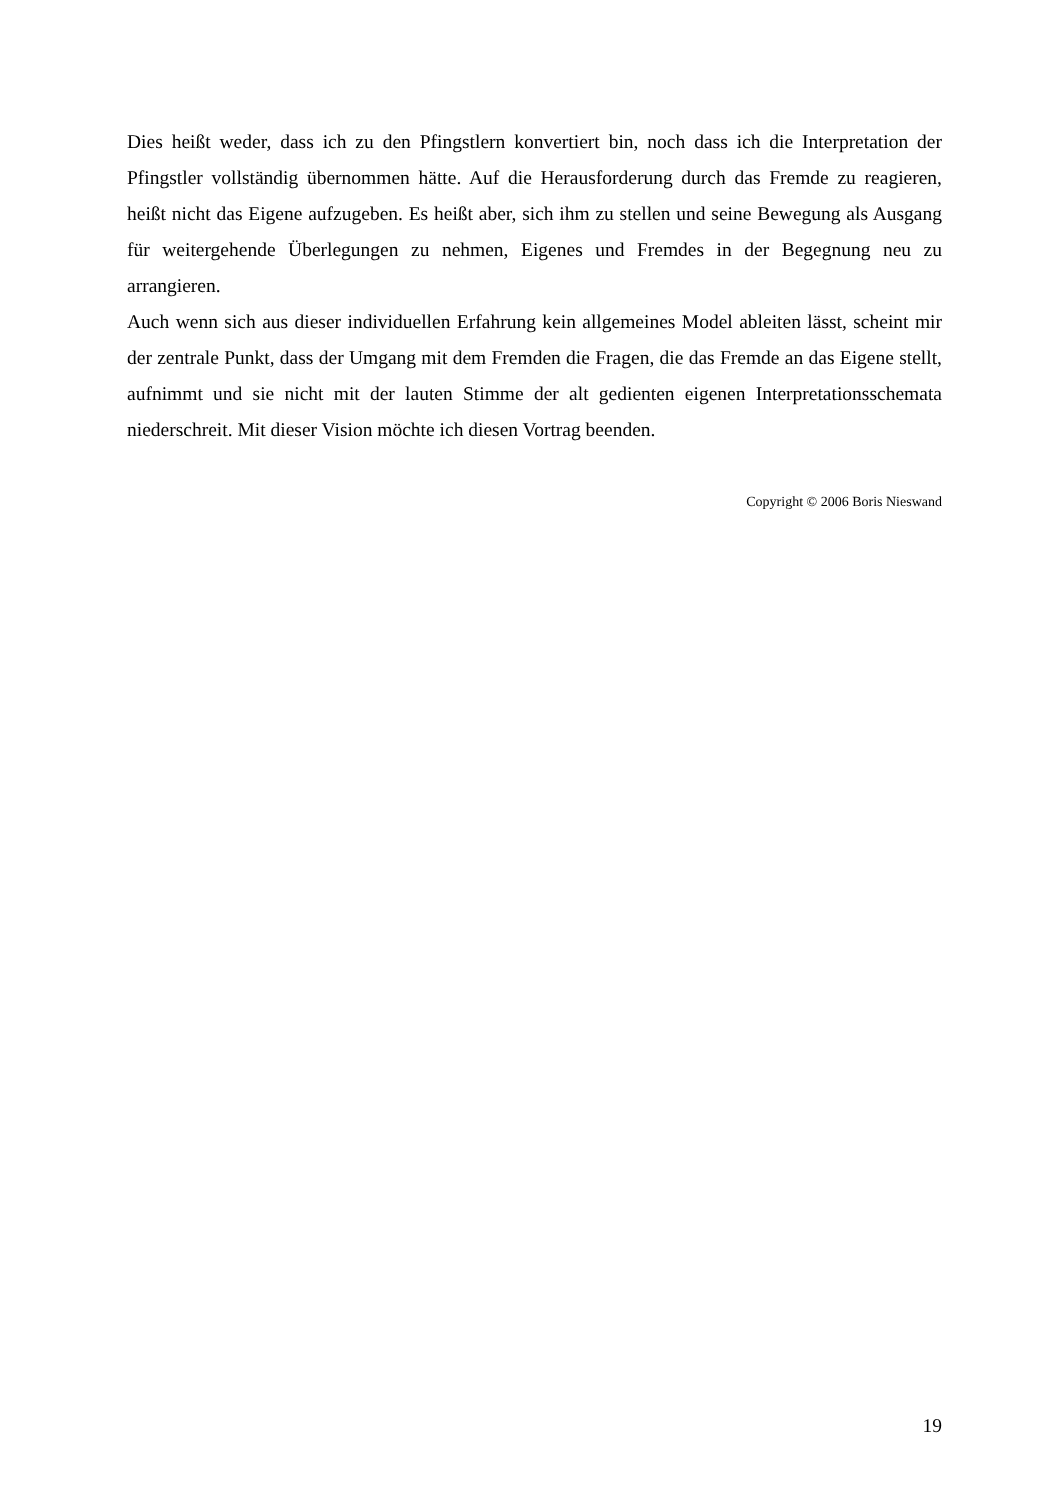Dies heißt weder, dass ich zu den Pfingstlern konvertiert bin, noch dass ich die Interpretation der Pfingstler vollständig übernommen hätte. Auf die Herausforderung durch das Fremde zu reagieren, heißt nicht das Eigene aufzugeben. Es heißt aber, sich ihm zu stellen und seine Bewegung als Ausgang für weitergehende Überlegungen zu nehmen, Eigenes und Fremdes in der Begegnung neu zu arrangieren.
Auch wenn sich aus dieser individuellen Erfahrung kein allgemeines Model ableiten lässt, scheint mir der zentrale Punkt, dass der Umgang mit dem Fremden die Fragen, die das Fremde an das Eigene stellt, aufnimmt und sie nicht mit der lauten Stimme der alt gedienten eigenen Interpretationsschemata niederschreit. Mit dieser Vision möchte ich diesen Vortrag beenden.
Copyright © 2006 Boris Nieswand
19